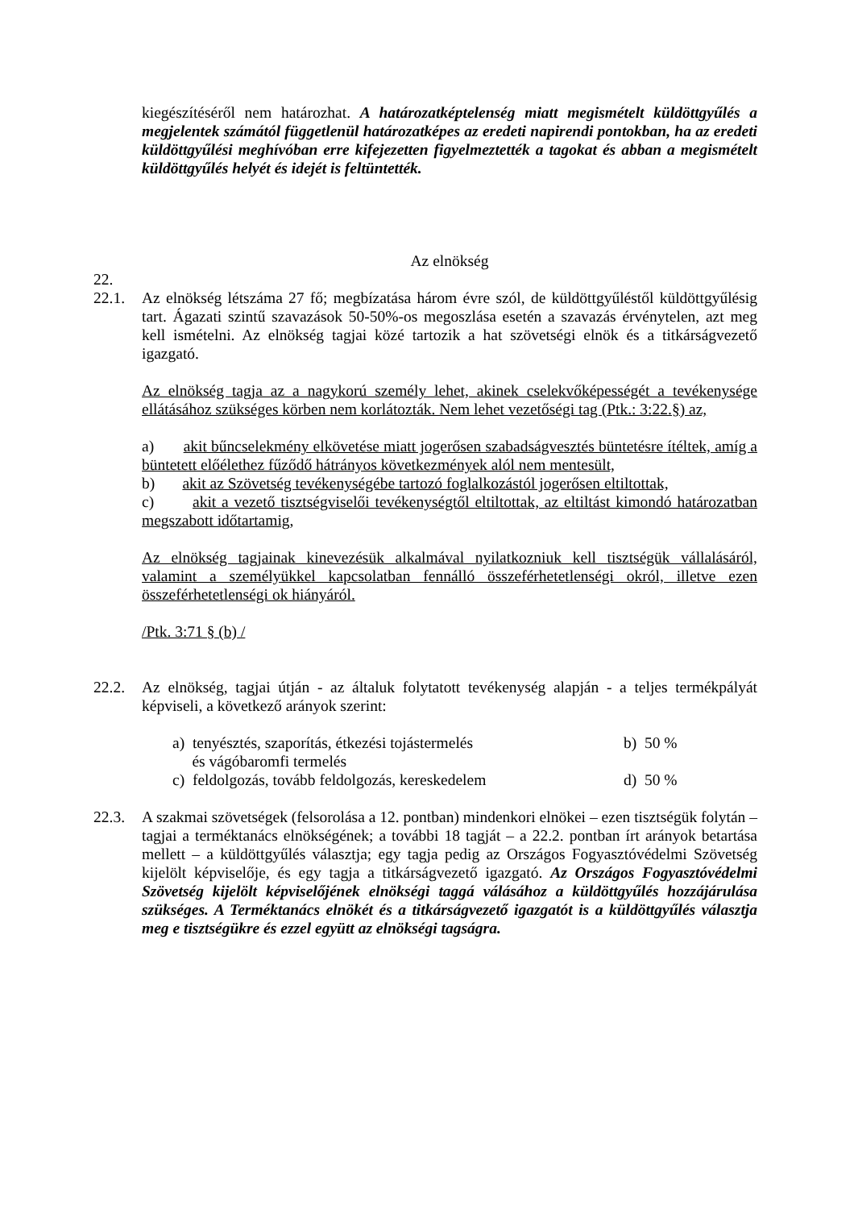kiegészítéséről nem határozhat. A határozatképtelenség miatt megismételt küldöttgyűlés a megjelentek számától függetlenül határozatképes az eredeti napirendi pontokban, ha az eredeti küldöttgyűlési meghívóban erre kifejezetten figyelmeztették a tagokat és abban a megismételt küldöttgyűlés helyét és idejét is feltüntették.
Az elnökség
22.
22.1. Az elnökség létszáma 27 fő; megbízatása három évre szól, de küldöttgyűléstől küldöttgyűlésig tart. Ágazati szintű szavazások 50-50%-os megoszlása esetén a szavazás érvénytelen, azt meg kell ismételni. Az elnökség tagjai közé tartozik a hat szövetségi elnök és a titkárságvezető igazgató.
Az elnökség tagja az a nagykorú személy lehet, akinek cselekvőképességét a tevékenysége ellátásához szükséges körben nem korlátozták. Nem lehet vezetőségi tag (Ptk.: 3:22.§) az,
a) akit bűncselekmény elkövetése miatt jogerősen szabadságvesztés büntetésre ítéltek, amíg a büntetett előélethez fűződő hátrányos következmények alól nem mentesült,
b) akit az Szövetség tevékenységébe tartozó foglalkozástól jogerősen eltiltottak,
c) akit a vezető tisztségviselői tevékenységtől eltiltottak, az eltiltást kimondó határozatban megszabott időtartamig,
Az elnökség tagjainak kinevezésük alkalmával nyilatkozniuk kell tisztségük vállalásáról, valamint a személyükkel kapcsolatban fennálló összeférhetetlenségi okról, illetve ezen összeférhetetlenségi ok hiányáról.
/Ptk. 3:71 § (b) /
22.2. Az elnökség, tagjai útján - az általuk folytatott tevékenység alapján - a teljes termékpályát képviseli, a következő arányok szerint:
a) tenyésztés, szaporítás, étkezési tojástermelés
és vágóbaromfi termelés
b) 50 %
c) feldolgozás, tovább feldolgozás, kereskedelem
d) 50 %
22.3. A szakmai szövetségek (felsorolása a 12. pontban) mindenkori elnökei – ezen tisztségük folytán – tagjai a terméktanács elnökségének; a további 18 tagját – a 22.2. pontban írt arányok betartása mellett – a küldöttgyűlés választja; egy tagja pedig az Országos Fogyasztóvédelmi Szövetség kijelölt képviselője, és egy tagja a titkárságvezető igazgató. Az Országos Fogyasztóvédelmi Szövetség kijelölt képviselőjének elnökségi taggá válásához a küldöttgyűlés hozzájárulása szükséges. A Terméktanács elnökét és a titkárságvezető igazgatót is a küldöttgyűlés választja meg e tisztségükre és ezzel együtt az elnökségi tagságra.